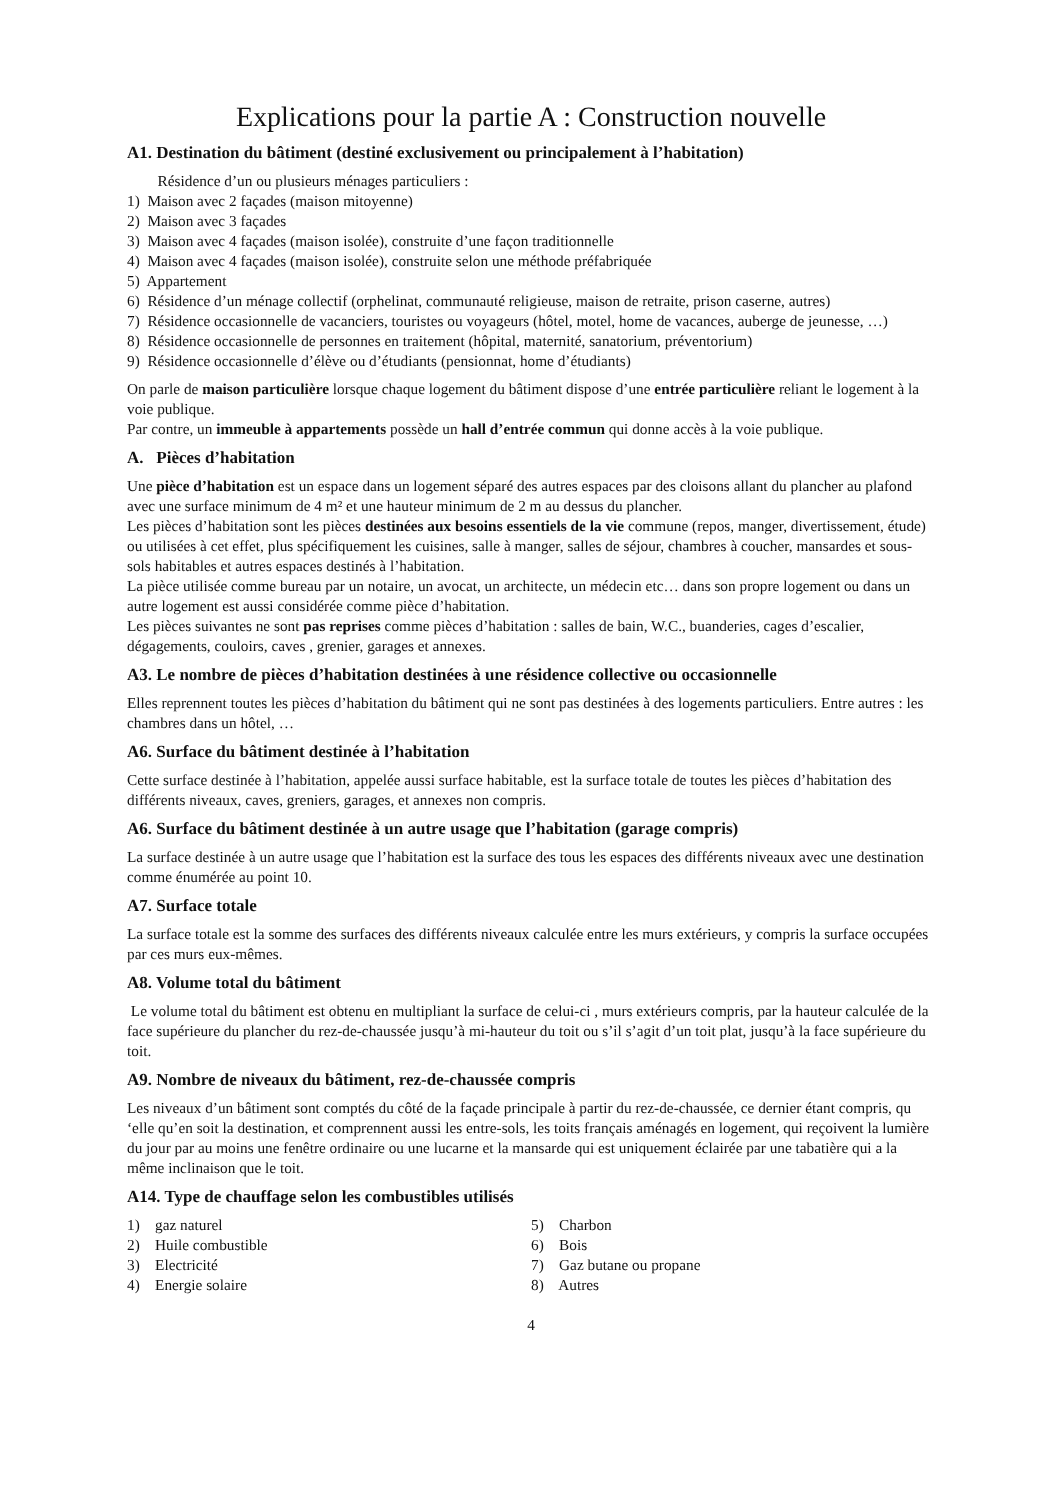Explications pour la partie A : Construction nouvelle
A1. Destination du bâtiment (destiné exclusivement ou principalement à l’habitation)
Résidence d’un ou plusieurs ménages particuliers :
1) Maison avec 2 façades (maison mitoyenne)
2) Maison avec 3 façades
3) Maison avec 4 façades (maison isolée), construite d’une façon traditionnelle
4) Maison avec 4 façades (maison isolée), construite selon une méthode préfabriquée
5) Appartement
6) Résidence d’un ménage collectif (orphelinat, communauté religieuse, maison de retraite, prison caserne, autres)
7) Résidence occasionnelle de vacanciers, touristes ou voyageurs (hôtel, motel, home de vacances, auberge de jeunesse, …)
8) Résidence occasionnelle de personnes en traitement (hôpital, maternité, sanatorium, préventorium)
9) Résidence occasionnelle d’élève ou d’étudiants (pensionnat, home d’étudiants)
On parle de maison particulière lorsque chaque logement du bâtiment dispose d’une entrée particulière reliant le logement à la voie publique.
Par contre, un immeuble à appartements possède un hall d’entrée commun qui donne accès à la voie publique.
A. Pièces d’habitation
Une pièce d’habitation est un espace dans un logement séparé des autres espaces par des cloisons allant du plancher au plafond avec une surface minimum de 4 m² et une hauteur minimum de 2 m au dessus du plancher.
Les pièces d’habitation sont les pièces destinées aux besoins essentiels de la vie commune (repos, manger, divertissement, étude) ou utilisées à cet effet, plus spécifiquement les cuisines, salle à manger, salles de séjour, chambres à coucher, mansardes et sous-sols habitables et autres espaces destinés à l’habitation.
La pièce utilisée comme bureau par un notaire, un avocat, un architecte, un médecin etc… dans son propre logement ou dans un autre logement est aussi considérée comme pièce d’habitation.
Les pièces suivantes ne sont pas reprises comme pièces d’habitation : salles de bain, W.C., buanderies, cages d’escalier, dégagements, couloirs, caves , grenier, garages et annexes.
A3. Le nombre de pièces d’habitation destinées à une résidence collective ou occasionnelle
Elles reprennent toutes les pièces d’habitation du bâtiment qui ne sont pas destinées à des logements particuliers. Entre autres : les chambres dans un hôtel, …
A6. Surface du bâtiment destinée à l’habitation
Cette surface destinée à l’habitation, appelée aussi surface habitable, est la surface totale de toutes les pièces d’habitation des différents niveaux, caves, greniers, garages, et annexes non compris.
A6. Surface du bâtiment destinée à un autre usage que l’habitation (garage compris)
La surface destinée à un autre usage que l’habitation est la surface des tous les espaces des différents niveaux avec une destination comme énumérée au point 10.
A7. Surface totale
La surface totale est la somme des surfaces des différents niveaux calculée entre les murs extérieurs, y compris la surface occupées par ces murs eux-mêmes.
A8. Volume total du bâtiment
Le volume total du bâtiment est obtenu en multipliant la surface de celui-ci , murs extérieurs compris, par la hauteur calculée de la face supérieure du plancher du rez-de-chaussée jusqu’à mi-hauteur du toit ou s’il s’agit d’un toit plat, jusqu’à la face supérieure du toit.
A9. Nombre de niveaux du bâtiment, rez-de-chaussée compris
Les niveaux d’un bâtiment sont comptés du côté de la façade principale à partir du rez-de-chaussée, ce dernier étant compris, qu ‘elle qu’en soit la destination, et comprennent aussi les entre-sols, les toits français aménagés en logement, qui reçoivent la lumière du jour par au moins une fenêtre ordinaire ou une lucarne et la mansarde qui est uniquement éclairée par une tabatière qui a la même inclinaison que le toit.
A14. Type de chauffage selon les combustibles utilisés
1) gaz naturel
2) Huile combustible
3) Electricité
4) Energie solaire
5) Charbon
6) Bois
7) Gaz butane ou propane
8) Autres
4